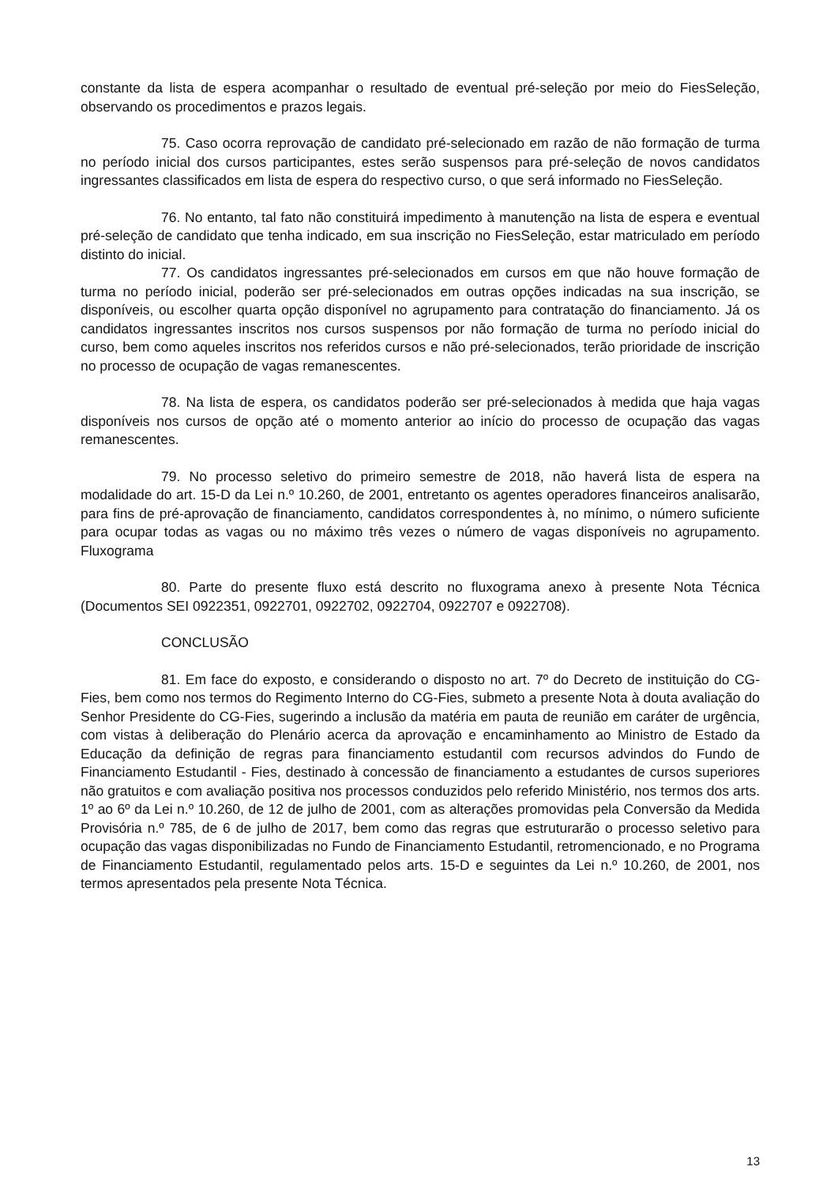constante da lista de espera acompanhar o resultado de eventual pré-seleção por meio do FiesSeleção, observando os procedimentos e prazos legais.
75. Caso ocorra reprovação de candidato pré-selecionado em razão de não formação de turma no período inicial dos cursos participantes, estes serão suspensos para pré-seleção de novos candidatos ingressantes classificados em lista de espera do respectivo curso, o que será informado no FiesSeleção.
76. No entanto, tal fato não constituirá impedimento à manutenção na lista de espera e eventual pré-seleção de candidato que tenha indicado, em sua inscrição no FiesSeleção, estar matriculado em período distinto do inicial.
77. Os candidatos ingressantes pré-selecionados em cursos em que não houve formação de turma no período inicial, poderão ser pré-selecionados em outras opções indicadas na sua inscrição, se disponíveis, ou escolher quarta opção disponível no agrupamento para contratação do financiamento. Já os candidatos ingressantes inscritos nos cursos suspensos por não formação de turma no período inicial do curso, bem como aqueles inscritos nos referidos cursos e não pré-selecionados, terão prioridade de inscrição no processo de ocupação de vagas remanescentes.
78. Na lista de espera, os candidatos poderão ser pré-selecionados à medida que haja vagas disponíveis nos cursos de opção até o momento anterior ao início do processo de ocupação das vagas remanescentes.
79. No processo seletivo do primeiro semestre de 2018, não haverá lista de espera na modalidade do art. 15-D da Lei n.º 10.260, de 2001, entretanto os agentes operadores financeiros analisarão, para fins de pré-aprovação de financiamento, candidatos correspondentes à, no mínimo, o número suficiente para ocupar todas as vagas ou no máximo três vezes o número de vagas disponíveis no agrupamento. Fluxograma
80. Parte do presente fluxo está descrito no fluxograma anexo à presente Nota Técnica (Documentos SEI 0922351, 0922701, 0922702, 0922704, 0922707 e 0922708).
CONCLUSÃO
81. Em face do exposto, e considerando o disposto no art. 7º do Decreto de instituição do CG-Fies, bem como nos termos do Regimento Interno do CG-Fies, submeto a presente Nota à douta avaliação do Senhor Presidente do CG-Fies, sugerindo a inclusão da matéria em pauta de reunião em caráter de urgência, com vistas à deliberação do Plenário acerca da aprovação e encaminhamento ao Ministro de Estado da Educação da definição de regras para financiamento estudantil com recursos advindos do Fundo de Financiamento Estudantil - Fies, destinado à concessão de financiamento a estudantes de cursos superiores não gratuitos e com avaliação positiva nos processos conduzidos pelo referido Ministério, nos termos dos arts. 1º ao 6º da Lei n.º 10.260, de 12 de julho de 2001, com as alterações promovidas pela Conversão da Medida Provisória n.º 785, de 6 de julho de 2017, bem como das regras que estruturarão o processo seletivo para ocupação das vagas disponibilizadas no Fundo de Financiamento Estudantil, retromencionado, e no Programa de Financiamento Estudantil, regulamentado pelos arts. 15-D e seguintes da Lei n.º 10.260, de 2001, nos termos apresentados pela presente Nota Técnica.
13